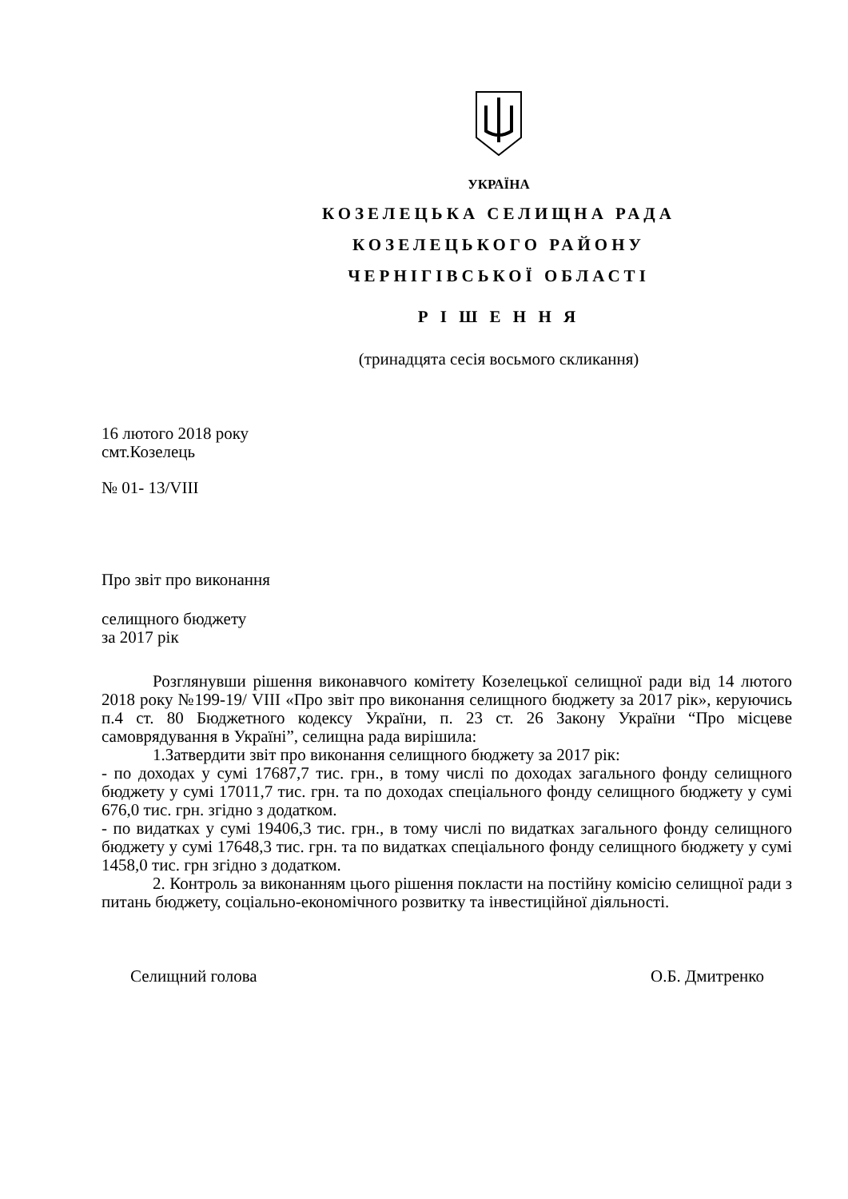УКРАЇНА
КОЗЕЛЕЦЬКА СЕЛИЩНА РАДА
КОЗЕЛЕЦЬКОГО РАЙОНУ
ЧЕРНІГІВСЬКОЇ ОБЛАСТІ
Р І Ш Е Н Н Я
(тринадцята сесія восьмого скликання)
16 лютого 2018 року
смт.Козелець
№ 01- 13/VIII
Про звіт про виконання
селищного бюджету
за 2017 рік
Розглянувши рішення виконавчого комітету Козелецької селищної ради від 14 лютого 2018 року №199-19/ VIII «Про звіт про виконання селищного бюджету за 2017 рік», керуючись п.4 ст. 80 Бюджетного кодексу України, п. 23 ст. 26 Закону України “Про місцеве самоврядування в Україні”, селищна рада вирішила:
1.Затвердити звіт про виконання селищного бюджету за 2017 рік:
- по доходах у сумі 17687,7 тис. грн., в тому числі по доходах загального фонду селищного бюджету у сумі 17011,7 тис. грн. та по доходах спеціального фонду селищного бюджету у сумі 676,0 тис. грн. згідно з додатком.
- по видатках у сумі 19406,3 тис. грн., в тому числі по видатках загального фонду селищного бюджету у сумі 17648,3 тис. грн. та по видатках спеціального фонду селищного бюджету у сумі 1458,0 тис. грн згідно з додатком.
2. Контроль за виконанням цього рішення покласти на постійну комісію селищної ради з питань бюджету, соціально-економічного розвитку та інвестиційної діяльності.
Селищний голова О.Б. Дмитренко